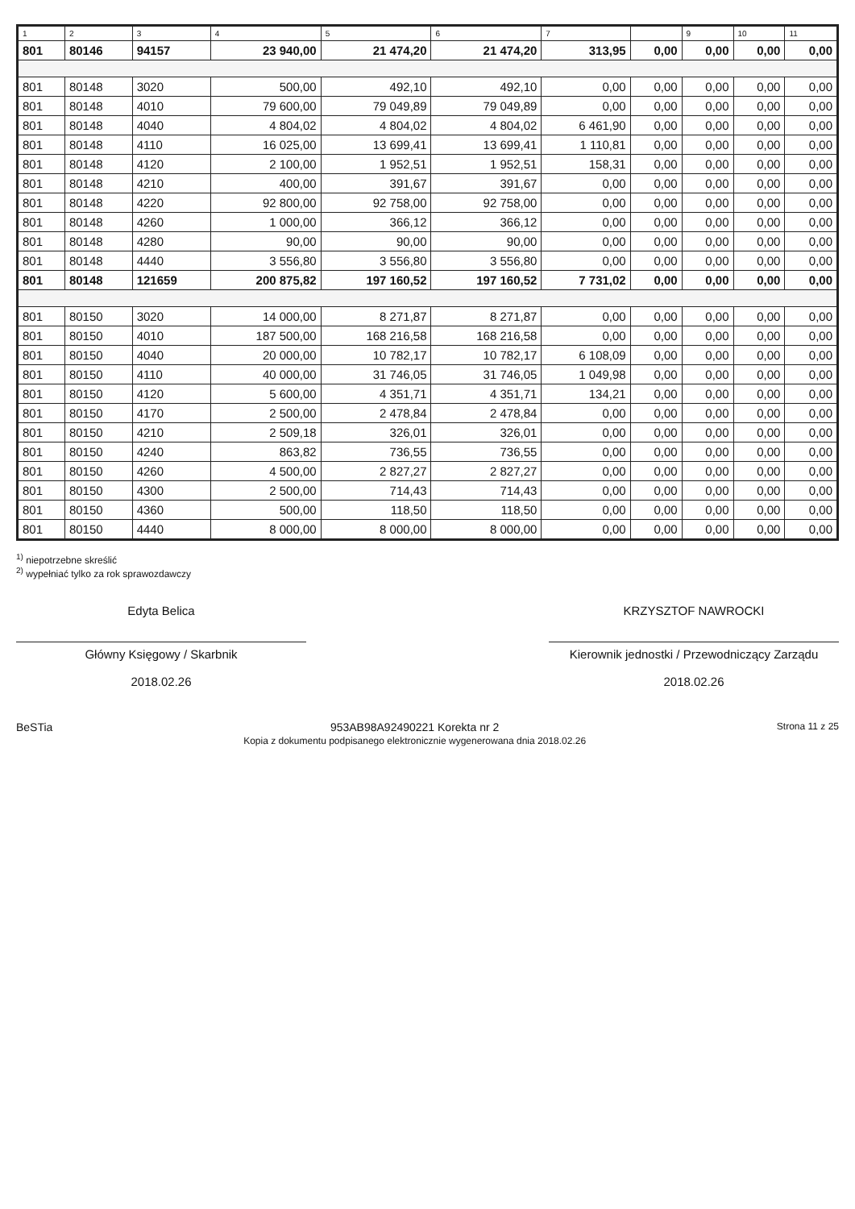| 1 | 2 | 3 | 4 | 5 | 6 | 7 | | 9 | 10 | 11 |
| --- | --- | --- | --- | --- | --- | --- | --- | --- | --- | --- |
| 801 | 80146 | 94157 | 23 940,00 | 21 474,20 | 21 474,20 | 313,95 | 0,00 | 0,00 | 0,00 | 0,00 |
| 801 | 80148 | 3020 | 500,00 | 492,10 | 492,10 | 0,00 | 0,00 | 0,00 | 0,00 | 0,00 |
| 801 | 80148 | 4010 | 79 600,00 | 79 049,89 | 79 049,89 | 0,00 | 0,00 | 0,00 | 0,00 | 0,00 |
| 801 | 80148 | 4040 | 4 804,02 | 4 804,02 | 4 804,02 | 6 461,90 | 0,00 | 0,00 | 0,00 | 0,00 |
| 801 | 80148 | 4110 | 16 025,00 | 13 699,41 | 13 699,41 | 1 110,81 | 0,00 | 0,00 | 0,00 | 0,00 |
| 801 | 80148 | 4120 | 2 100,00 | 1 952,51 | 1 952,51 | 158,31 | 0,00 | 0,00 | 0,00 | 0,00 |
| 801 | 80148 | 4210 | 400,00 | 391,67 | 391,67 | 0,00 | 0,00 | 0,00 | 0,00 | 0,00 |
| 801 | 80148 | 4220 | 92 800,00 | 92 758,00 | 92 758,00 | 0,00 | 0,00 | 0,00 | 0,00 | 0,00 |
| 801 | 80148 | 4260 | 1 000,00 | 366,12 | 366,12 | 0,00 | 0,00 | 0,00 | 0,00 | 0,00 |
| 801 | 80148 | 4280 | 90,00 | 90,00 | 90,00 | 0,00 | 0,00 | 0,00 | 0,00 | 0,00 |
| 801 | 80148 | 4440 | 3 556,80 | 3 556,80 | 3 556,80 | 0,00 | 0,00 | 0,00 | 0,00 | 0,00 |
| 801 | 80148 | 121659 | 200 875,82 | 197 160,52 | 197 160,52 | 7 731,02 | 0,00 | 0,00 | 0,00 | 0,00 |
| 801 | 80150 | 3020 | 14 000,00 | 8 271,87 | 8 271,87 | 0,00 | 0,00 | 0,00 | 0,00 | 0,00 |
| 801 | 80150 | 4010 | 187 500,00 | 168 216,58 | 168 216,58 | 0,00 | 0,00 | 0,00 | 0,00 | 0,00 |
| 801 | 80150 | 4040 | 20 000,00 | 10 782,17 | 10 782,17 | 6 108,09 | 0,00 | 0,00 | 0,00 | 0,00 |
| 801 | 80150 | 4110 | 40 000,00 | 31 746,05 | 31 746,05 | 1 049,98 | 0,00 | 0,00 | 0,00 | 0,00 |
| 801 | 80150 | 4120 | 5 600,00 | 4 351,71 | 4 351,71 | 134,21 | 0,00 | 0,00 | 0,00 | 0,00 |
| 801 | 80150 | 4170 | 2 500,00 | 2 478,84 | 2 478,84 | 0,00 | 0,00 | 0,00 | 0,00 | 0,00 |
| 801 | 80150 | 4210 | 2 509,18 | 326,01 | 326,01 | 0,00 | 0,00 | 0,00 | 0,00 | 0,00 |
| 801 | 80150 | 4240 | 863,82 | 736,55 | 736,55 | 0,00 | 0,00 | 0,00 | 0,00 | 0,00 |
| 801 | 80150 | 4260 | 4 500,00 | 2 827,27 | 2 827,27 | 0,00 | 0,00 | 0,00 | 0,00 | 0,00 |
| 801 | 80150 | 4300 | 2 500,00 | 714,43 | 714,43 | 0,00 | 0,00 | 0,00 | 0,00 | 0,00 |
| 801 | 80150 | 4360 | 500,00 | 118,50 | 118,50 | 0,00 | 0,00 | 0,00 | 0,00 | 0,00 |
| 801 | 80150 | 4440 | 8 000,00 | 8 000,00 | 8 000,00 | 0,00 | 0,00 | 0,00 | 0,00 | 0,00 |
<sup>1)</sup> niepotrzebne skreślić
<sup>2)</sup> wypełniać tylko za rok sprawozdawczy
Edyta Belica
Główny Księgowy / Skarbnik
2018.02.26
KRZYSZTOF NAWROCKI
Kierownik jednostki / Przewodniczący Zarządu
2018.02.26
BeSTia 953AB98A92490221 Korekta nr 2
Kopia z dokumentu podpisanego elektronicznie wygenerowana dnia 2018.02.26
Strona 11 z 25